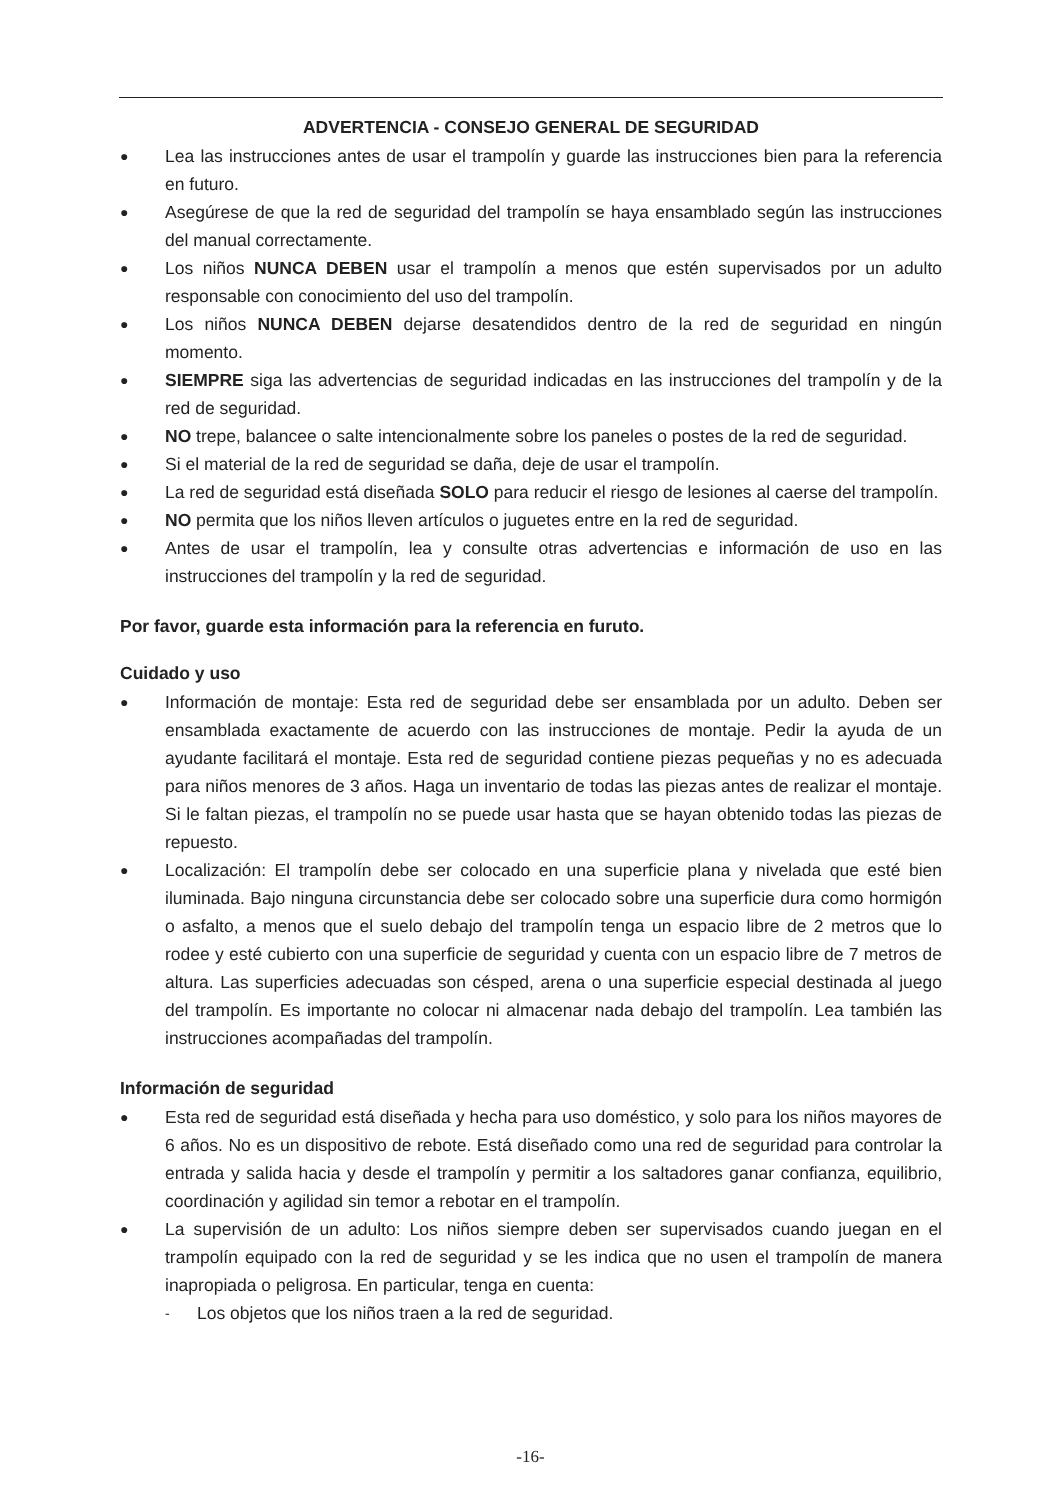ADVERTENCIA - CONSEJO GENERAL DE SEGURIDAD
● Lea las instrucciones antes de usar el trampolín y guarde las instrucciones bien para la referencia en futuro.
● Asegúrese de que la red de seguridad del trampolín se haya ensamblado según las instrucciones del manual correctamente.
● Los niños NUNCA DEBEN usar el trampolín a menos que estén supervisados por un adulto responsable con conocimiento del uso del trampolín.
● Los niños NUNCA DEBEN dejarse desatendidos dentro de la red de seguridad en ningún momento.
● SIEMPRE siga las advertencias de seguridad indicadas en las instrucciones del trampolín y de la red de seguridad.
● NO trepe, balancee o salte intencionalmente sobre los paneles o postes de la red de seguridad.
● Si el material de la red de seguridad se daña, deje de usar el trampolín.
● La red de seguridad está diseñada SOLO para reducir el riesgo de lesiones al caerse del trampolín.
● NO permita que los niños lleven artículos o juguetes entre en la red de seguridad.
● Antes de usar el trampolín, lea y consulte otras advertencias e información de uso en las instrucciones del trampolín y la red de seguridad.
Por favor, guarde esta información para la referencia en furuto.
Cuidado y uso
● Información de montaje: Esta red de seguridad debe ser ensamblada por un adulto. Deben ser ensamblada exactamente de acuerdo con las instrucciones de montaje. Pedir la ayuda de un ayudante facilitará el montaje. Esta red de seguridad contiene piezas pequeñas y no es adecuada para niños menores de 3 años. Haga un inventario de todas las piezas antes de realizar el montaje. Si le faltan piezas, el trampolín no se puede usar hasta que se hayan obtenido todas las piezas de repuesto.
● Localización: El trampolín debe ser colocado en una superficie plana y nivelada que esté bien iluminada. Bajo ninguna circunstancia debe ser colocado sobre una superficie dura como hormigón o asfalto, a menos que el suelo debajo del trampolín tenga un espacio libre de 2 metros que lo rodee y esté cubierto con una superficie de seguridad y cuenta con un espacio libre de 7 metros de altura. Las superficies adecuadas son césped, arena o una superficie especial destinada al juego del trampolín. Es importante no colocar ni almacenar nada debajo del trampolín. Lea también las instrucciones acompañadas del trampolín.
Información de seguridad
● Esta red de seguridad está diseñada y hecha para uso doméstico, y solo para los niños mayores de 6 años. No es un dispositivo de rebote. Está diseñado como una red de seguridad para controlar la entrada y salida hacia y desde el trampolín y permitir a los saltadores ganar confianza, equilibrio, coordinación y agilidad sin temor a rebotar en el trampolín.
● La supervisión de un adulto: Los niños siempre deben ser supervisados cuando juegan en el trampolín equipado con la red de seguridad y se les indica que no usen el trampolín de manera inapropiada o peligrosa. En particular, tenga en cuenta:
- Los objetos que los niños traen a la red de seguridad.
-16-